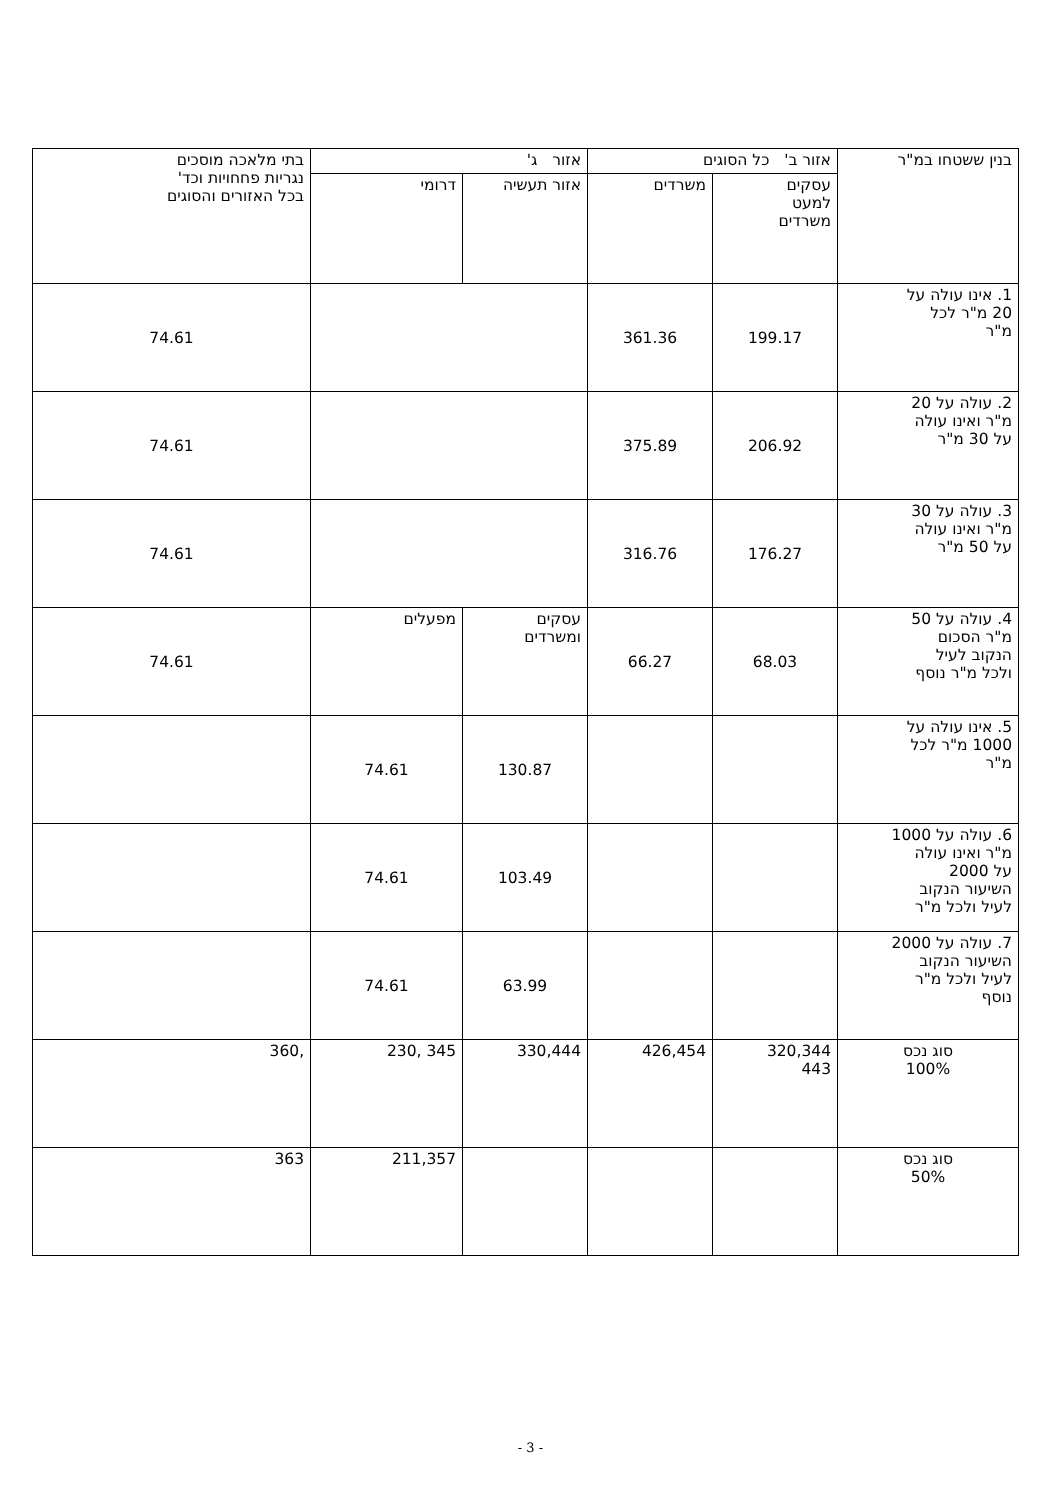| בנין ששטחו במ"ר | אזור ב' כל הסוגים | | אזור ג' | | בתי מלאכה מוסכים נגריות פחחויות וכד' בכל האזורים והסוגים |
| --- | --- | --- | --- | --- | --- |
| | עסקים למעט משרדים | משרדים | אזור תעשיה | דרומי | |
| 1. אינו עולה על 20 מ"ר לכל מ"ר | 199.17 | 361.36 | | | 74.61 |
| 2. עולה על 20 מ"ר ואינו עולה על 30 מ"ר | 206.92 | 375.89 | | | 74.61 |
| 3. עולה על 30 מ"ר ואינו עולה על 50 מ"ר | 176.27 | 316.76 | | | 74.61 |
| 4. עולה על 50 מ"ר הסכום הנקוב לעיל ולכל מ"ר נוסף | 68.03 | 66.27 | עסקים ומשרדים | מפעלים | 74.61 |
| 5. אינו עולה על 1000 מ"ר לכל מ"ר | | | 130.87 | 74.61 | |
| 6. עולה על 1000 מ"ר ואינו עולה על 2000 השיעור הנקוב לעיל ולכל מ"ר | | | 103.49 | 74.61 | |
| 7. עולה על 2000 השיעור הנקוב לעיל ולכל מ"ר נוסף | | | 63.99 | 74.61 | |
| סוג נכס 100% | 320,344 443 | 426,454 | 330,444 | 345 ,230 | ,360 |
| סוג נכס 50% | | | | 211,357 | 363 |
- 3 -